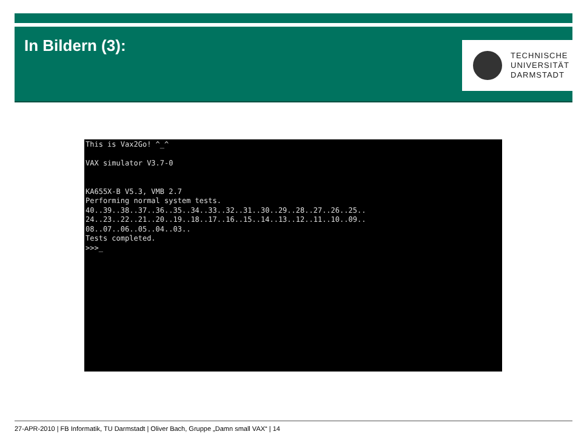In Bildern (3):
TECHNISCHE
UNIVERSITÄT
DARMSTADT
This is Vax2Go! ^_^ VAX simulator V3.7-0 KA655X-B V5.3, VMB 2.7 Performing normal system tests. 40..39..38..37..36..35..34..33..32..31..30..29..28..27..26..25.. 24..23..22..21..20..19..18..17..16..15..14..13..12..11..10..09.. 08..07..06..05..04..03.. Tests completed. >>>_
27-APR-2010 | FB Informatik, TU Darmstadt | Oliver Bach, Gruppe „Damn small VAX“ | 14